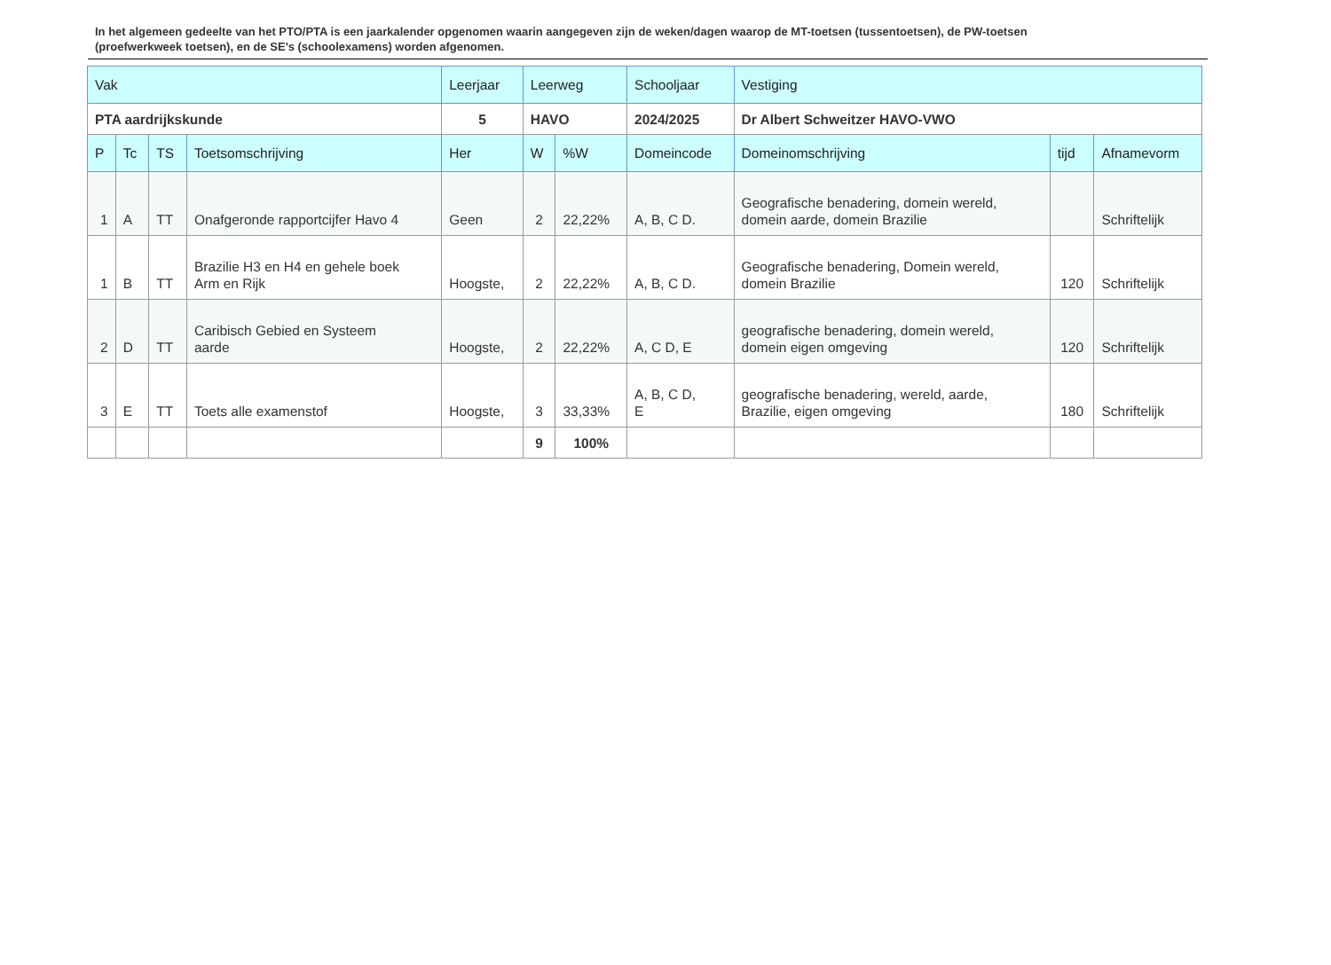In het algemeen gedeelte van het PTO/PTA is een jaarkalender opgenomen waarin aangegeven zijn de weken/dagen waarop de MT-toetsen (tussentoetsen), de PW-toetsen (proefwerkweek toetsen), en de SE’s (schoolexamens) worden afgenomen.
| Vak | | | | Leerjaar | Leerweg | | Schooljaar | Vestiging | | |
| --- | --- | --- | --- | --- | --- | --- | --- | --- | --- | --- |
| PTA aardrijkskunde | | | | 5 | HAVO | | 2024/2025 | Dr Albert Schweitzer HAVO-VWO | | |
| P | Tc | TS | Toetsomschrijving | Her | W | %W | Domeincode | Domeinomschrijving | tijd | Afnamevorm |
| 1 | A | TT | Onafgeronde rapportcijfer Havo 4 | Geen | 2 | 22,22% | A, B, C D. | Geografische benadering, domein wereld, domein aarde, domein Brazilie | | Schriftelijk |
| 1 | B | TT | Brazilie H3 en H4 en gehele boek Arm en Rijk | Hoogste, | 2 | 22,22% | A, B, C D. | Geografische benadering, Domein wereld, domein Brazilie | 120 | Schriftelijk |
| 2 | D | TT | Caribisch Gebied en Systeem aarde | Hoogste, | 2 | 22,22% | A, C D, E | geografische benadering, domein wereld, domein eigen omgeving | 120 | Schriftelijk |
| 3 | E | TT | Toets alle examenstof | Hoogste, | 3 | 33,33% | A, B, C D, E | geografische benadering, wereld, aarde, Brazilie, eigen omgeving | 180 | Schriftelijk |
| | | | | | 9 | 100% | | | | |